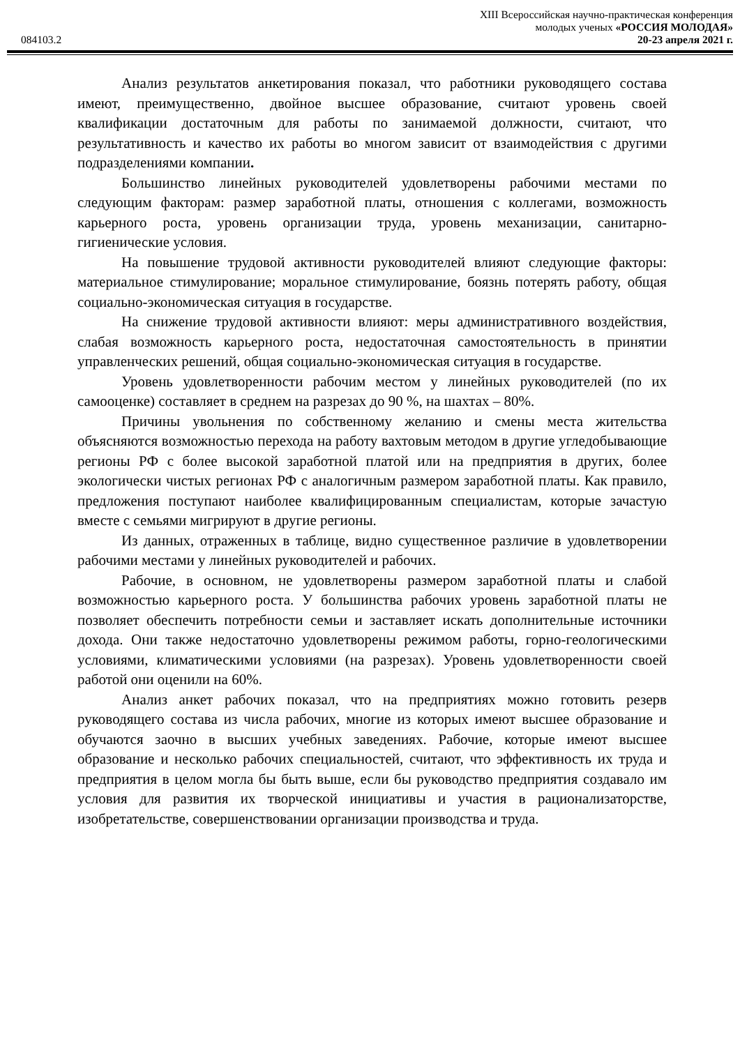XIII Всероссийская научно-практическая конференция
молодых ученых «РОССИЯ МОЛОДАЯ»
084103.2 20-23 апреля 2021 г.
Анализ результатов анкетирования показал, что работники руководящего состава имеют, преимущественно, двойное высшее образование, считают уровень своей квалификации достаточным для работы по занимаемой должности, считают, что результативность и качество их работы во многом зависит от взаимодействия с другими подразделениями компании.
Большинство линейных руководителей удовлетворены рабочими местами по следующим факторам: размер заработной платы, отношения с коллегами, возможность карьерного роста, уровень организации труда, уровень механизации, санитарно-гигиенические условия.
На повышение трудовой активности руководителей влияют следующие факторы: материальное стимулирование; моральное стимулирование, боязнь потерять работу, общая социально-экономическая ситуация в государстве.
На снижение трудовой активности влияют: меры административного воздействия, слабая возможность карьерного роста, недостаточная самостоятельность в принятии управленческих решений, общая социально-экономическая ситуация в государстве.
Уровень удовлетворенности рабочим местом у линейных руководителей (по их самооценке) составляет в среднем на разрезах до 90 %, на шахтах – 80%.
Причины увольнения по собственному желанию и смены места жительства объясняются возможностью перехода на работу вахтовым методом в другие угледобывающие регионы РФ с более высокой заработной платой или на предприятия в других, более экологически чистых регионах РФ с аналогичным размером заработной платы. Как правило, предложения поступают наиболее квалифицированным специалистам, которые зачастую вместе с семьями мигрируют в другие регионы.
Из данных, отраженных в таблице, видно существенное различие в удовлетворении рабочими местами у линейных руководителей и рабочих.
Рабочие, в основном, не удовлетворены размером заработной платы и слабой возможностью карьерного роста. У большинства рабочих уровень заработной платы не позволяет обеспечить потребности семьи и заставляет искать дополнительные источники дохода. Они также недостаточно удовлетворены режимом работы, горно-геологическими условиями, климатическими условиями (на разрезах). Уровень удовлетворенности своей работой они оценили на 60%.
Анализ анкет рабочих показал, что на предприятиях можно готовить резерв руководящего состава из числа рабочих, многие из которых имеют высшее образование и обучаются заочно в высших учебных заведениях. Рабочие, которые имеют высшее образование и несколько рабочих специальностей, считают, что эффективность их труда и предприятия в целом могла бы быть выше, если бы руководство предприятия создавало им условия для развития их творческой инициативы и участия в рационализаторстве, изобретательстве, совершенствовании организации производства и труда.